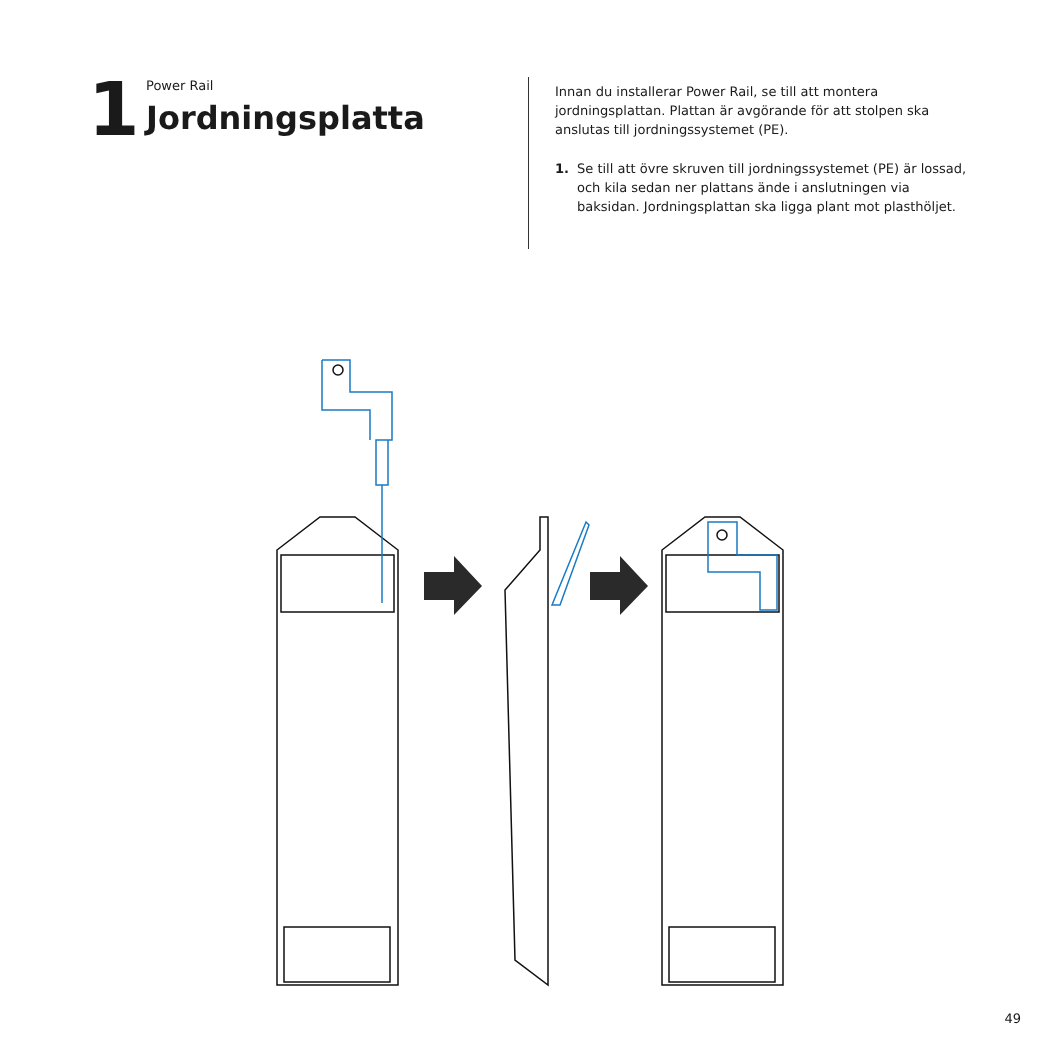1
Power Rail
Jordningsplatta
Innan du installerar Power Rail, se till att montera jordningsplattan. Plattan är avgörande för att stolpen ska anslutas till jordningssystemet (PE).
1. Se till att övre skruven till jordningssystemet (PE) är lossad, och kila sedan ner plattans ände i anslutningen via baksidan. Jordningsplattan ska ligga plant mot plasthöljet.
49